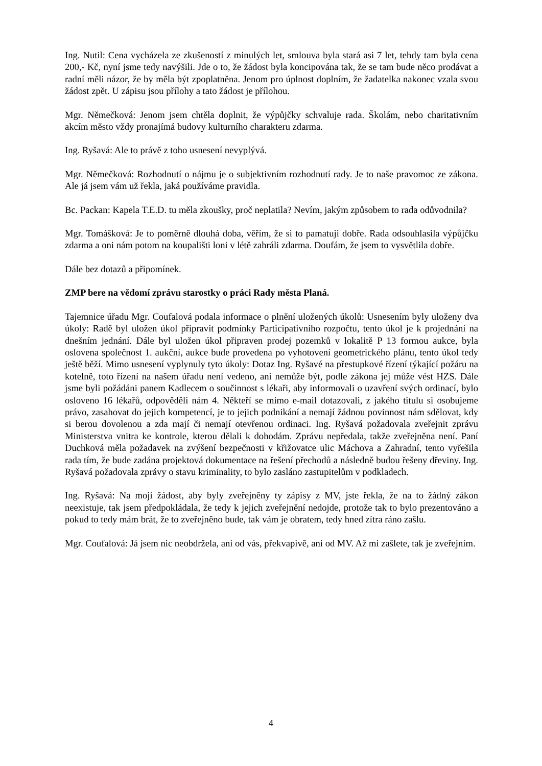Ing. Nutil: Cena vycházela ze zkušeností z minulých let, smlouva byla stará asi 7 let, tehdy tam byla cena 200,- Kč, nyní jsme tedy navýšili. Jde o to, že žádost byla koncipována tak, že se tam bude něco prodávat a radní měli názor, že by měla být zpoplatněna. Jenom pro úplnost doplním, že žadatelka nakonec vzala svou žádost zpět. U zápisu jsou přílohy a tato žádost je přílohou.
Mgr. Němečková: Jenom jsem chtěla doplnit, že výpůjčky schvaluje rada. Školám, nebo charitativním akcím město vždy pronajímá budovy kulturního charakteru zdarma.
Ing. Ryšavá: Ale to právě z toho usnesení nevyplývá.
Mgr. Němečková: Rozhodnutí o nájmu je o subjektivním rozhodnutí rady. Je to naše pravomoc ze zákona. Ale já jsem vám už řekla, jaká používáme pravidla.
Bc. Packan: Kapela T.E.D. tu měla zkoušky, proč neplatila? Nevím, jakým způsobem to rada odůvodnila?
Mgr. Tomášková: Je to poměrně dlouhá doba, věřím, že si to pamatuji dobře. Rada odsouhlasila výpůjčku zdarma a oni nám potom na koupališti loni v létě zahráli zdarma. Doufám, že jsem to vysvětlila dobře.
Dále bez dotazů a připomínek.
ZMP bere na vědomí zprávu starostky o práci Rady města Planá.
Tajemnice úřadu Mgr. Coufalová podala informace o plnění uložených úkolů: Usnesením byly uloženy dva úkoly: Radě byl uložen úkol připravit podmínky Participativního rozpočtu, tento úkol je k projednání na dnešním jednání. Dále byl uložen úkol připraven prodej pozemků v lokalitě P 13 formou aukce, byla oslovena společnost 1. aukční, aukce bude provedena po vyhotovení geometrického plánu, tento úkol tedy ještě běží. Mimo usnesení vyplynuly tyto úkoly: Dotaz Ing. Ryšavé na přestupkové řízení týkající požáru na kotelně, toto řízení na našem úřadu není vedeno, ani nemůže být, podle zákona jej může vést HZS. Dále jsme byli požádáni panem Kadlecem o součinnost s lékaři, aby informovali o uzavření svých ordinací, bylo osloveno 16 lékařů, odpověděli nám 4. Někteří se mimo e-mail dotazovali, z jakého titulu si osobujeme právo, zasahovat do jejich kompetencí, je to jejich podnikání a nemají žádnou povinnost nám sdělovat, kdy si berou dovolenou a zda mají či nemají otevřenou ordinaci. Ing. Ryšavá požadovala zveřejnit zprávu Ministerstva vnitra ke kontrole, kterou dělali k dohodám. Zprávu nepředala, takže zveřejněna není. Paní Duchková měla požadavek na zvýšení bezpečnosti v křižovatce ulic Máchova a Zahradní, tento vyřešila rada tím, že bude zadána projektová dokumentace na řešení přechodů a následně budou řešeny dřeviny. Ing. Ryšavá požadovala zprávy o stavu kriminality, to bylo zasláno zastupitelům v podkladech.
Ing. Ryšavá: Na moji žádost, aby byly zveřejněny ty zápisy z MV, jste řekla, že na to žádný zákon neexistuje, tak jsem předpokládala, že tedy k jejich zveřejnění nedojde, protože tak to bylo prezentováno a pokud to tedy mám brát, že to zveřejněno bude, tak vám je obratem, tedy hned zítra ráno zašlu.
Mgr. Coufalová: Já jsem nic neobdržela, ani od vás, překvapivě, ani od MV. Až mi zašlete, tak je zveřejním.
4